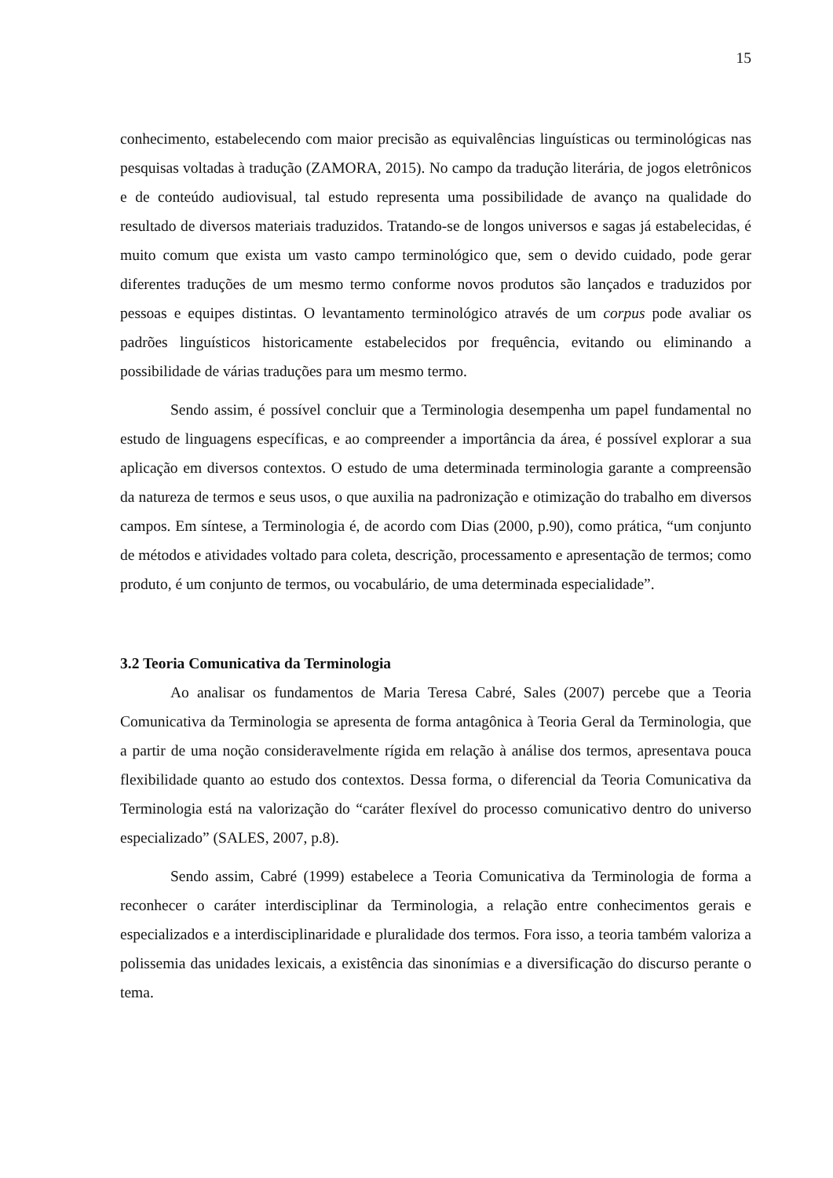15
conhecimento, estabelecendo com maior precisão as equivalências linguísticas ou terminológicas nas pesquisas voltadas à tradução (ZAMORA, 2015). No campo da tradução literária, de jogos eletrônicos e de conteúdo audiovisual, tal estudo representa uma possibilidade de avanço na qualidade do resultado de diversos materiais traduzidos. Tratando-se de longos universos e sagas já estabelecidas, é muito comum que exista um vasto campo terminológico que, sem o devido cuidado, pode gerar diferentes traduções de um mesmo termo conforme novos produtos são lançados e traduzidos por pessoas e equipes distintas. O levantamento terminológico através de um corpus pode avaliar os padrões linguísticos historicamente estabelecidos por frequência, evitando ou eliminando a possibilidade de várias traduções para um mesmo termo.
Sendo assim, é possível concluir que a Terminologia desempenha um papel fundamental no estudo de linguagens específicas, e ao compreender a importância da área, é possível explorar a sua aplicação em diversos contextos. O estudo de uma determinada terminologia garante a compreensão da natureza de termos e seus usos, o que auxilia na padronização e otimização do trabalho em diversos campos. Em síntese, a Terminologia é, de acordo com Dias (2000, p.90), como prática, “um conjunto de métodos e atividades voltado para coleta, descrição, processamento e apresentação de termos; como produto, é um conjunto de termos, ou vocabulário, de uma determinada especialidade”.
3.2 Teoria Comunicativa da Terminologia
Ao analisar os fundamentos de Maria Teresa Cabré, Sales (2007) percebe que a Teoria Comunicativa da Terminologia se apresenta de forma antagônica à Teoria Geral da Terminologia, que a partir de uma noção consideravelmente rígida em relação à análise dos termos, apresentava pouca flexibilidade quanto ao estudo dos contextos. Dessa forma, o diferencial da Teoria Comunicativa da Terminologia está na valorização do “caráter flexível do processo comunicativo dentro do universo especializado” (SALES, 2007, p.8).
Sendo assim, Cabré (1999) estabelece a Teoria Comunicativa da Terminologia de forma a reconhecer o caráter interdisciplinar da Terminologia, a relação entre conhecimentos gerais e especializados e a interdisciplinaridade e pluralidade dos termos. Fora isso, a teoria também valoriza a polissemia das unidades lexicais, a existência das sinonímias e a diversificação do discurso perante o tema.